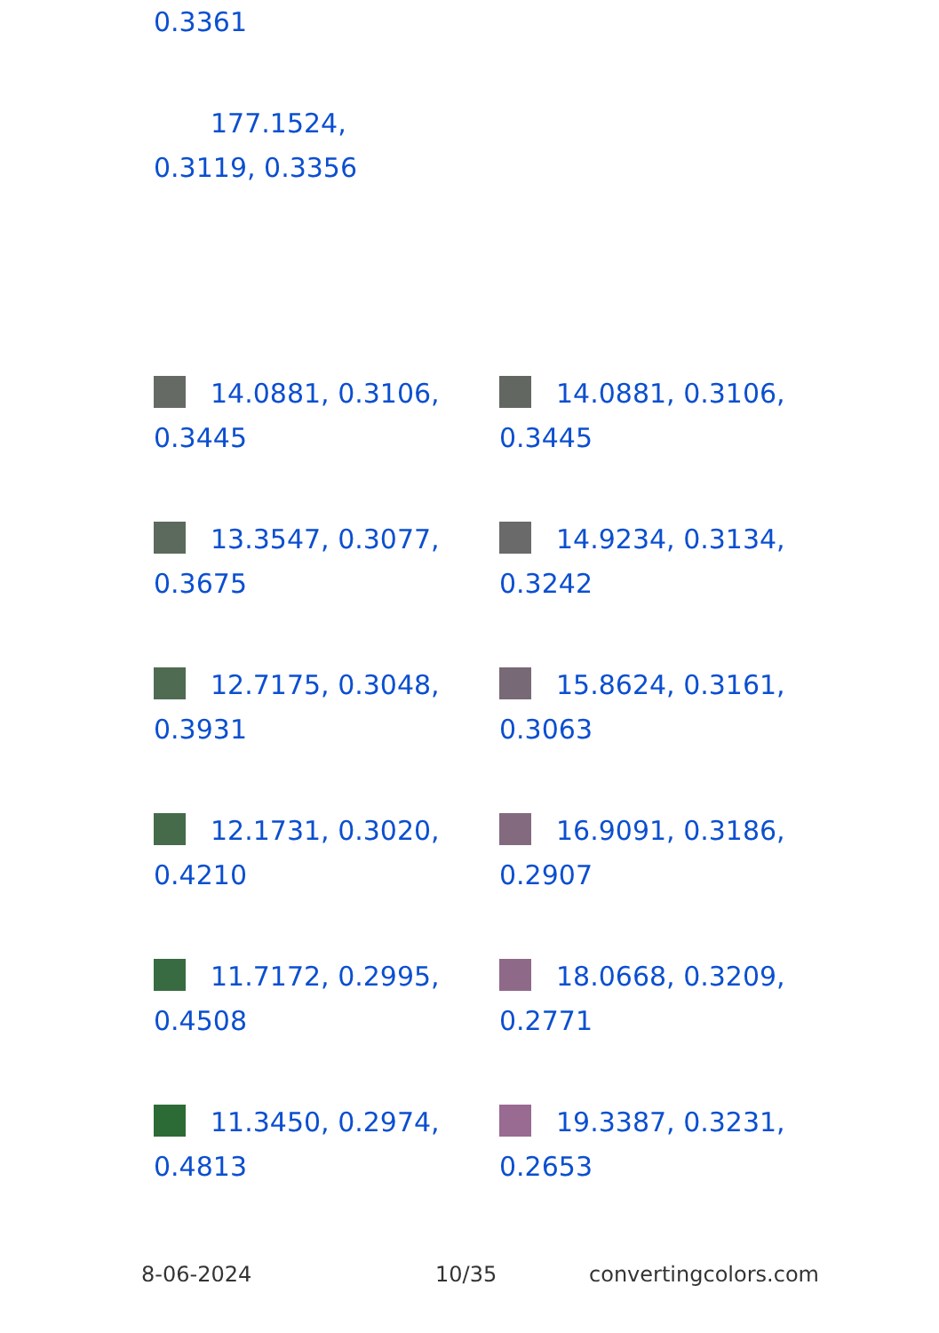0.3361
177.1524, 0.3119, 0.3356
14.0881, 0.3106, 0.3445
14.0881, 0.3106, 0.3445
13.3547, 0.3077, 0.3675
14.9234, 0.3134, 0.3242
12.7175, 0.3048, 0.3931
15.8624, 0.3161, 0.3063
12.1731, 0.3020, 0.4210
16.9091, 0.3186, 0.2907
11.7172, 0.2995, 0.4508
18.0668, 0.3209, 0.2771
11.3450, 0.2974, 0.4813
19.3387, 0.3231, 0.2653
8-06-2024 10/35 convertingcolors.com